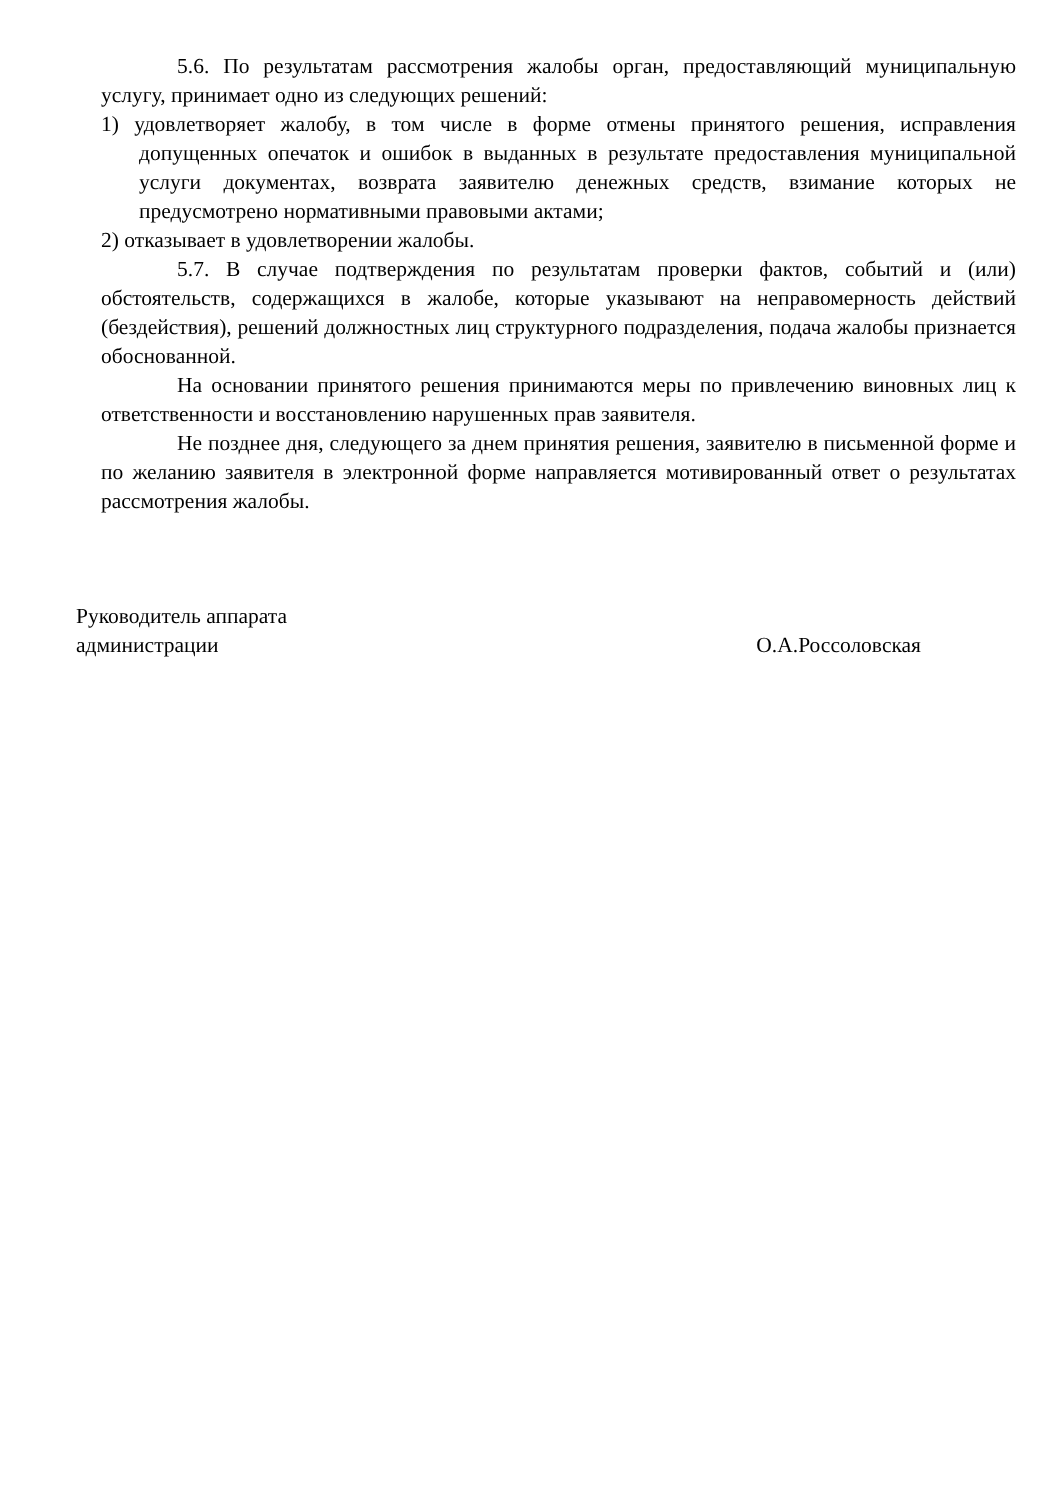5.6. По результатам рассмотрения жалобы орган, предоставляющий муниципальную услугу, принимает одно из следующих решений:
1) удовлетворяет жалобу, в том числе в форме отмены принятого решения, исправления допущенных опечаток и ошибок в выданных в результате предоставления муниципальной услуги документах, возврата заявителю денежных средств, взимание которых не предусмотрено нормативными правовыми актами;
2) отказывает в удовлетворении жалобы.
5.7. В случае подтверждения по результатам проверки фактов, событий и (или) обстоятельств, содержащихся в жалобе, которые указывают на неправомерность действий (бездействия), решений должностных лиц структурного подразделения, подача жалобы признается обоснованной.
На основании принятого решения принимаются меры по привлечению виновных лиц к ответственности и восстановлению нарушенных прав заявителя.
Не позднее дня, следующего за днем принятия решения, заявителю в письменной форме и по желанию заявителя в электронной форме направляется мотивированный ответ о результатах рассмотрения жалобы.
Руководитель аппарата
администрации
О.А.Россоловская